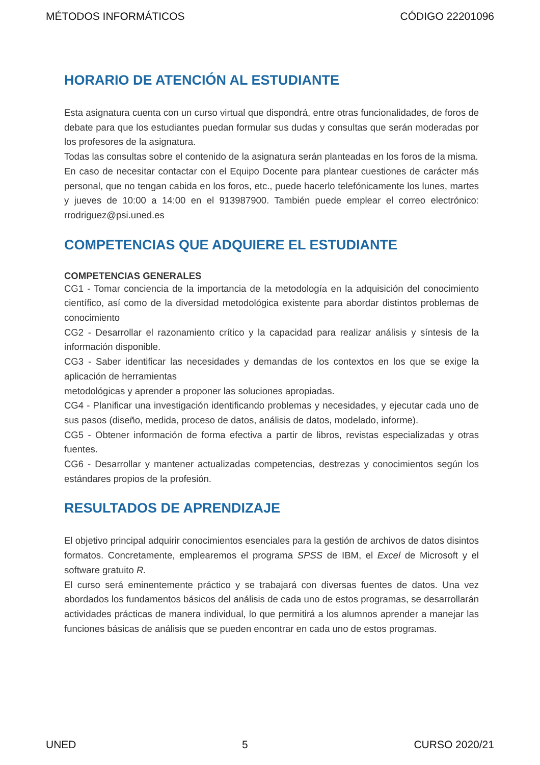MÉTODOS INFORMÁTICOS CÓDIGO 22201096
HORARIO DE ATENCIÓN AL ESTUDIANTE
Esta asignatura cuenta con un curso virtual que dispondrá, entre otras funcionalidades, de foros de debate para que los estudiantes puedan formular sus dudas y consultas que serán moderadas por los profesores de la asignatura.
Todas las consultas sobre el contenido de la asignatura serán planteadas en los foros de la misma.
En caso de necesitar contactar con el Equipo Docente para plantear cuestiones de carácter más personal, que no tengan cabida en los foros, etc., puede hacerlo telefónicamente los lunes, martes y jueves de 10:00 a 14:00 en el 913987900. También puede emplear el correo electrónico: rrodriguez@psi.uned.es
COMPETENCIAS QUE ADQUIERE EL ESTUDIANTE
COMPETENCIAS GENERALES
CG1 - Tomar conciencia de la importancia de la metodología en la adquisición del conocimiento científico, así como de la diversidad metodológica existente para abordar distintos problemas de conocimiento
CG2 - Desarrollar el razonamiento crítico y la capacidad para realizar análisis y síntesis de la información disponible.
CG3 - Saber identificar las necesidades y demandas de los contextos en los que se exige la aplicación de herramientas
metodológicas y aprender a proponer las soluciones apropiadas.
CG4 - Planificar una investigación identificando problemas y necesidades, y ejecutar cada uno de sus pasos (diseño, medida, proceso de datos, análisis de datos, modelado, informe).
CG5 - Obtener información de forma efectiva a partir de libros, revistas especializadas y otras fuentes.
CG6 - Desarrollar y mantener actualizadas competencias, destrezas y conocimientos según los estándares propios de la profesión.
RESULTADOS DE APRENDIZAJE
El objetivo principal adquirir conocimientos esenciales para la gestión de archivos de datos disintos formatos. Concretamente, emplearemos el programa SPSS de IBM, el Excel de Microsoft y el software gratuito R.
El curso será eminentemente práctico y se trabajará con diversas fuentes de datos. Una vez abordados los fundamentos básicos del análisis de cada uno de estos programas, se desarrollarán actividades prácticas de manera individual, lo que permitirá a los alumnos aprender a manejar las funciones básicas de análisis que se pueden encontrar en cada uno de estos programas.
UNED 5 CURSO 2020/21